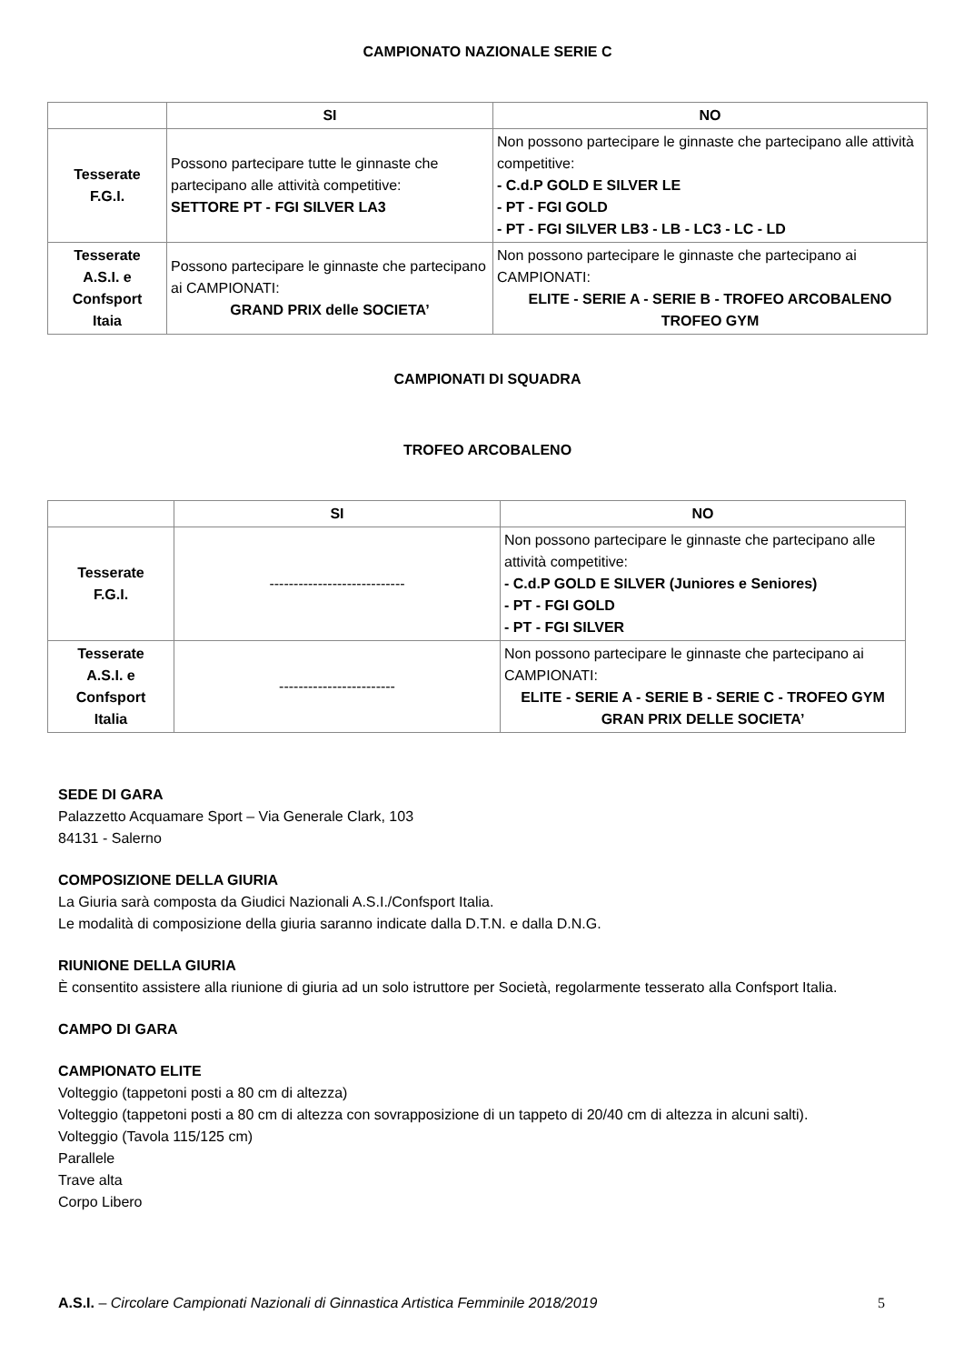CAMPIONATO NAZIONALE SERIE C
| | SI | NO |
| --- | --- | --- |
| Tesserate F.G.I. | Possono partecipare tutte le ginnaste che partecipano alle attività competitive: SETTORE PT - FGI SILVER LA3 | Non possono partecipare le ginnaste che partecipano alle attività competitive: - C.d.P GOLD E SILVER LE - PT - FGI GOLD - PT - FGI SILVER LB3 - LB - LC3 - LC - LD |
| Tesserate A.S.I. e Confsport Itaia | Possono partecipare le ginnaste che partecipano ai CAMPIONATI: GRAND PRIX delle SOCIETA’ | Non possono partecipare le ginnaste che partecipano ai CAMPIONATI: ELITE - SERIE A - SERIE B - TROFEO ARCOBALENO TROFEO GYM |
CAMPIONATI DI SQUADRA
TROFEO ARCOBALENO
| | SI | NO |
| --- | --- | --- |
| Tesserate F.G.I. | ---------------------------- | Non possono partecipare le ginnaste che partecipano alle attività competitive: - C.d.P GOLD E SILVER (Juniores e Seniores) - PT - FGI GOLD - PT - FGI SILVER |
| Tesserate A.S.I. e Confsport Italia | ------------------------ | Non possono partecipare le ginnaste che partecipano ai CAMPIONATI: ELITE - SERIE A - SERIE B - SERIE C - TROFEO GYM GRAN PRIX DELLE SOCIETA’ |
SEDE DI GARA
Palazzetto Acquamare Sport – Via Generale Clark, 103
84131 - Salerno
COMPOSIZIONE DELLA GIURIA
La Giuria sarà composta da Giudici Nazionali A.S.I./Confsport Italia.
Le modalità di composizione della giuria saranno indicate dalla D.T.N. e dalla D.N.G.
RIUNIONE DELLA GIURIA
È consentito assistere alla riunione di giuria ad un solo istruttore per Società, regolarmente tesserato alla Confsport Italia.
CAMPO DI GARA
CAMPIONATO ELITE
Volteggio (tappetoni posti a 80 cm di altezza)
Volteggio (tappetoni posti a 80 cm di altezza con sovrapposizione di un tappeto di 20/40 cm di altezza in alcuni salti).
Volteggio (Tavola 115/125 cm)
Parallele
Trave alta
Corpo Libero
A.S.I. – Circolare Campionati Nazionali di Ginnastica Artistica Femminile 2018/2019 5